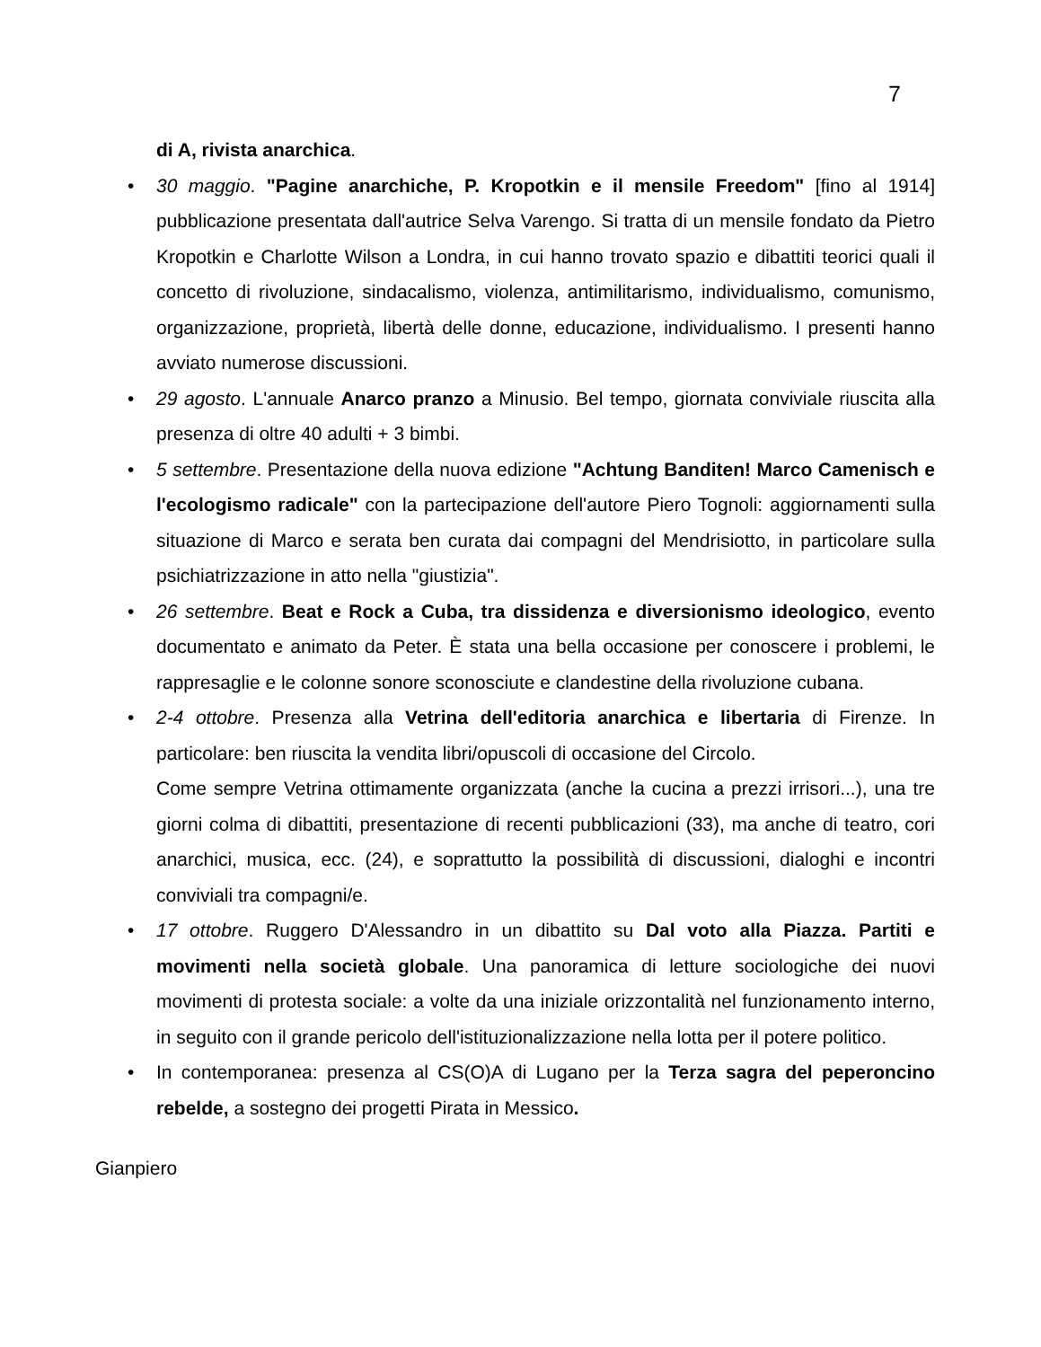7
di A, rivista anarchica.
• 30 maggio. "Pagine anarchiche, P. Kropotkin e il mensile Freedom" [fino al 1914] pubblicazione presentata dall'autrice Selva Varengo. Si tratta di un mensile fondato da Pietro Kropotkin e Charlotte Wilson a Londra, in cui hanno trovato spazio e dibattiti teorici quali il concetto di rivoluzione, sindacalismo, violenza, antimilitarismo, individualismo, comunismo, organizzazione, proprietà, libertà delle donne, educazione, individualismo. I presenti hanno avviato numerose discussioni.
• 29 agosto. L'annuale Anarco pranzo a Minusio. Bel tempo, giornata conviviale riuscita alla presenza di oltre 40 adulti + 3 bimbi.
• 5 settembre. Presentazione della nuova edizione "Achtung Banditen! Marco Camenisch e l'ecologismo radicale" con la partecipazione dell'autore Piero Tognoli: aggiornamenti sulla situazione di Marco e serata ben curata dai compagni del Mendrisiotto, in particolare sulla psichiatrizzazione in atto nella "giustizia".
• 26 settembre. Beat e Rock a Cuba, tra dissidenza e diversionismo ideologico, evento documentato e animato da Peter. È stata una bella occasione per conoscere i problemi, le rappresaglie e le colonne sonore sconosciute e clandestine della rivoluzione cubana.
• 2-4 ottobre. Presenza alla Vetrina dell'editoria anarchica e libertaria di Firenze. In particolare: ben riuscita la vendita libri/opuscoli di occasione del Circolo.
Come sempre Vetrina ottimamente organizzata (anche la cucina a prezzi irrisori...), una tre giorni colma di dibattiti, presentazione di recenti pubblicazioni (33), ma anche di teatro, cori anarchici, musica, ecc. (24), e soprattutto la possibilità di discussioni, dialoghi e incontri conviviali tra compagni/e.
• 17 ottobre. Ruggero D'Alessandro in un dibattito su Dal voto alla Piazza. Partiti e movimenti nella società globale. Una panoramica di letture sociologiche dei nuovi movimenti di protesta sociale: a volte da una iniziale orizzontalità nel funzionamento interno, in seguito con il grande pericolo dell'istituzionalizzazione nella lotta per il potere politico.
• In contemporanea: presenza al CS(O)A di Lugano per la Terza sagra del peperoncino rebelde, a sostegno dei progetti Pirata in Messico.
Gianpiero